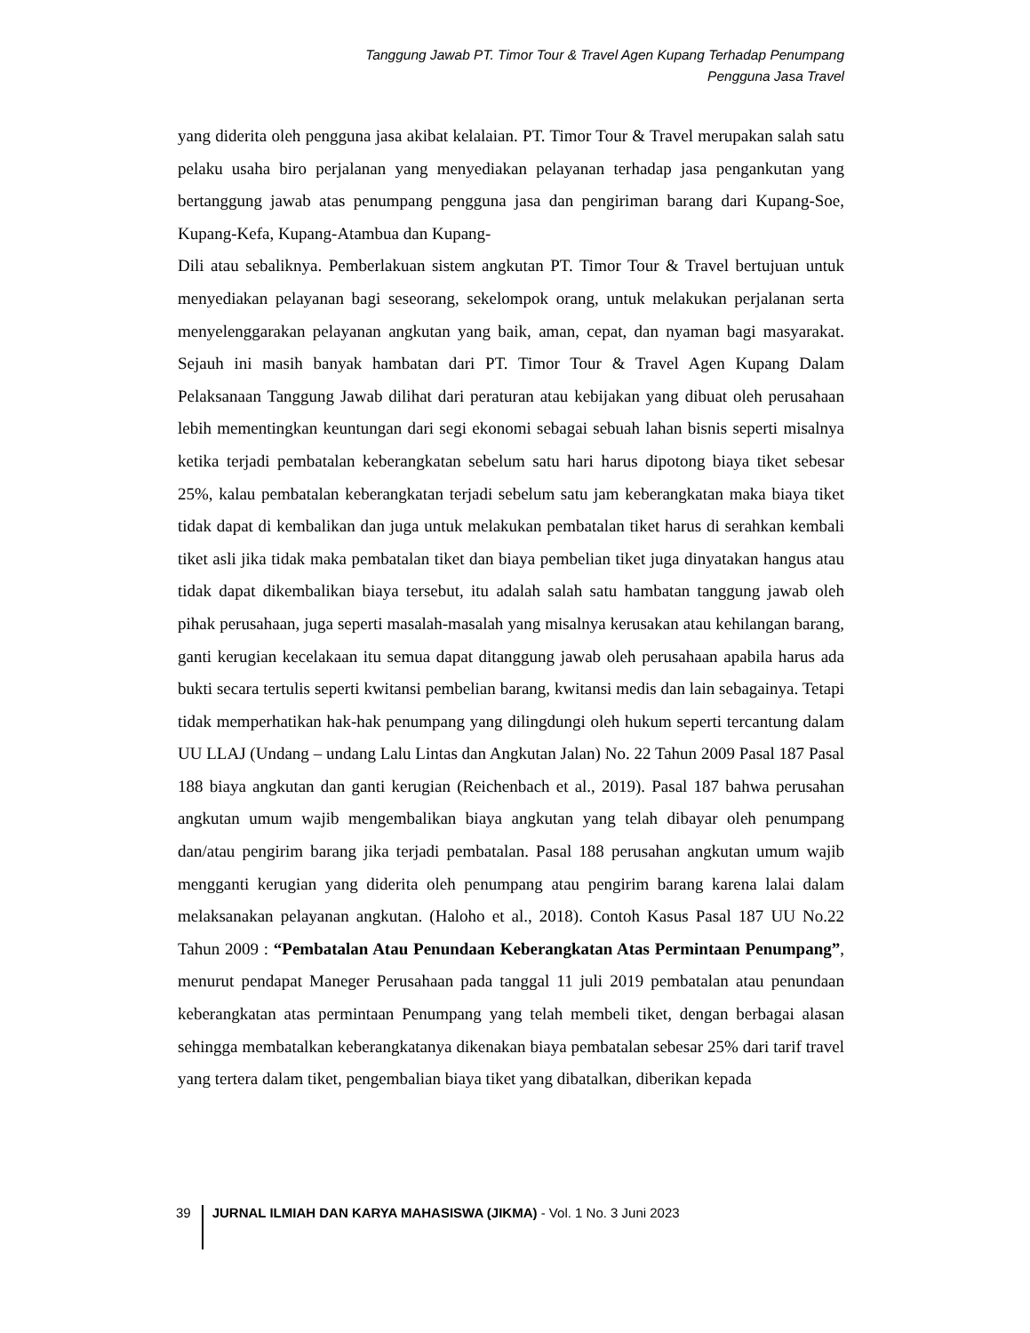Tanggung Jawab PT. Timor Tour & Travel Agen Kupang Terhadap Penumpang
Pengguna Jasa Travel
yang diderita oleh pengguna jasa akibat kelalaian. PT. Timor Tour & Travel merupakan salah satu pelaku usaha biro perjalanan yang menyediakan pelayanan terhadap jasa pengankutan yang bertanggung jawab atas penumpang pengguna jasa dan pengiriman barang dari Kupang-Soe, Kupang-Kefa, Kupang-Atambua dan Kupang-
Dili atau sebaliknya. Pemberlakuan sistem angkutan PT. Timor Tour & Travel bertujuan untuk menyediakan pelayanan bagi seseorang, sekelompok orang, untuk melakukan perjalanan serta menyelenggarakan pelayanan angkutan yang baik, aman, cepat, dan nyaman bagi masyarakat. Sejauh ini masih banyak hambatan dari PT. Timor Tour & Travel Agen Kupang Dalam Pelaksanaan Tanggung Jawab dilihat dari peraturan atau kebijakan yang dibuat oleh perusahaan lebih mementingkan keuntungan dari segi ekonomi sebagai sebuah lahan bisnis seperti misalnya ketika terjadi pembatalan keberangkatan sebelum satu hari harus dipotong biaya tiket sebesar 25%, kalau pembatalan keberangkatan terjadi sebelum satu jam keberangkatan maka biaya tiket tidak dapat di kembalikan dan juga untuk melakukan pembatalan tiket harus di serahkan kembali tiket asli jika tidak maka pembatalan tiket dan biaya pembelian tiket juga dinyatakan hangus atau tidak dapat dikembalikan biaya tersebut, itu adalah salah satu hambatan tanggung jawab oleh pihak perusahaan, juga seperti masalah-masalah yang misalnya kerusakan atau kehilangan barang, ganti kerugian kecelakaan itu semua dapat ditanggung jawab oleh perusahaan apabila harus ada bukti secara tertulis seperti kwitansi pembelian barang, kwitansi medis dan lain sebagainya. Tetapi tidak memperhatikan hak-hak penumpang yang dilingdungi oleh hukum seperti tercantung dalam UU LLAJ (Undang – undang Lalu Lintas dan Angkutan Jalan) No. 22 Tahun 2009 Pasal 187 Pasal 188 biaya angkutan dan ganti kerugian (Reichenbach et al., 2019). Pasal 187 bahwa perusahan angkutan umum wajib mengembalikan biaya angkutan yang telah dibayar oleh penumpang dan/atau pengirim barang jika terjadi pembatalan. Pasal 188 perusahan angkutan umum wajib mengganti kerugian yang diderita oleh penumpang atau pengirim barang karena lalai dalam melaksanakan pelayanan angkutan. (Haloho et al., 2018). Contoh Kasus Pasal 187 UU No.22 Tahun 2009 : “Pembatalan Atau Penundaan Keberangkatan Atas Permintaan Penumpang”, menurut pendapat Maneger Perusahaan pada tanggal 11 juli 2019 pembatalan atau penundaan keberangkatan atas permintaan Penumpang yang telah membeli tiket, dengan berbagai alasan sehingga membatalkan keberangkatanya dikenakan biaya pembatalan sebesar 25% dari tarif travel yang tertera dalam tiket, pengembalian biaya tiket yang dibatalkan, diberikan kepada
39 JURNAL ILMIAH DAN KARYA MAHASISWA (JIKMA) - Vol. 1 No. 3 Juni 2023